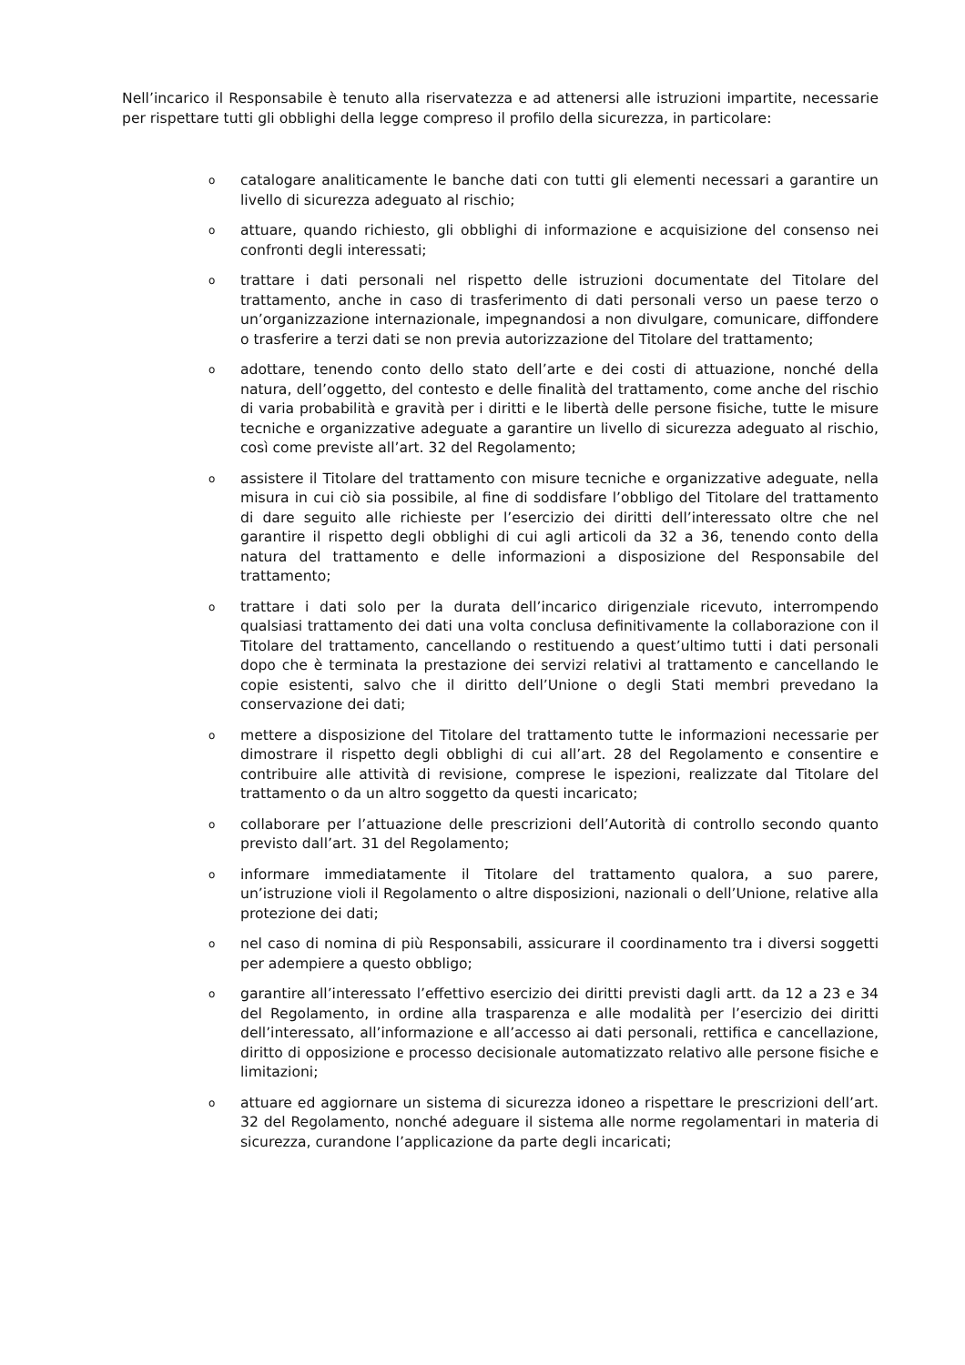Nell’incarico il Responsabile è tenuto alla riservatezza e ad attenersi alle istruzioni impartite, necessarie per rispettare tutti gli obblighi della legge compreso il profilo della sicurezza, in particolare:
ocatalogare analiticamente le banche dati con tutti gli elementi necessari a garantire un livello di sicurezza adeguato al rischio;
oattuare, quando richiesto, gli obblighi di informazione e acquisizione del consenso nei confronti degli interessati;
otrattare i dati personali nel rispetto delle istruzioni documentate del Titolare del trattamento, anche in caso di trasferimento di dati personali verso un paese terzo o un’organizzazione internazionale, impegnandosi a non divulgare, comunicare, diffondere o trasferire a terzi dati se non previa autorizzazione del Titolare del trattamento;
oadottare, tenendo conto dello stato dell’arte e dei costi di attuazione, nonché della natura, dell’oggetto, del contesto e delle finalità del trattamento, come anche del rischio di varia probabilità e gravità per i diritti e le libertà delle persone fisiche, tutte le misure tecniche e organizzative adeguate a garantire un livello di sicurezza adeguato al rischio, così come previste all’art. 32 del Regolamento;
oassistere il Titolare del trattamento con misure tecniche e organizzative adeguate, nella misura in cui ciò sia possibile, al fine di soddisfare l’obbligo del Titolare del trattamento di dare seguito alle richieste per l’esercizio dei diritti dell’interessato oltre che nel garantire il rispetto degli obblighi di cui agli articoli da 32 a 36, tenendo conto della natura del trattamento e delle informazioni a disposizione del Responsabile del trattamento;
otrattare i dati solo per la durata dell’incarico dirigenziale ricevuto, interrompendo qualsiasi trattamento dei dati una volta conclusa definitivamente la collaborazione con il Titolare del trattamento, cancellando o restituendo a quest’ultimo tutti i dati personali dopo che è terminata la prestazione dei servizi relativi al trattamento e cancellando le copie esistenti, salvo che il diritto dell’Unione o degli Stati membri prevedano la conservazione dei dati;
omettere a disposizione del Titolare del trattamento tutte le informazioni necessarie per dimostrare il rispetto degli obblighi di cui all’art. 28 del Regolamento e consentire e contribuire alle attività di revisione, comprese le ispezioni, realizzate dal Titolare del trattamento o da un altro soggetto da questi incaricato;
ocollaborare per l’attuazione delle prescrizioni dell’Autorità di controllo secondo quanto previsto dall’art. 31 del Regolamento;
oinformare immediatamente il Titolare del trattamento qualora, a suo parere, un’istruzione violi il Regolamento o altre disposizioni, nazionali o dell’Unione, relative alla protezione dei dati;
onel caso di nomina di più Responsabili, assicurare il coordinamento tra i diversi soggetti per adempiere a questo obbligo;
ogarantire all’interessato l’effettivo esercizio dei diritti previsti dagli artt. da 12 a 23 e 34 del Regolamento, in ordine alla trasparenza e alle modalità per l’esercizio dei diritti dell’interessato, all’informazione e all’accesso ai dati personali, rettifica e cancellazione, diritto di opposizione e processo decisionale automatizzato relativo alle persone fisiche e limitazioni;
oattuare ed aggiornare un sistema di sicurezza idoneo a rispettare le prescrizioni dell’art. 32 del Regolamento, nonché adeguare il sistema alle norme regolamentari in materia di sicurezza, curandone l’applicazione da parte degli incaricati;